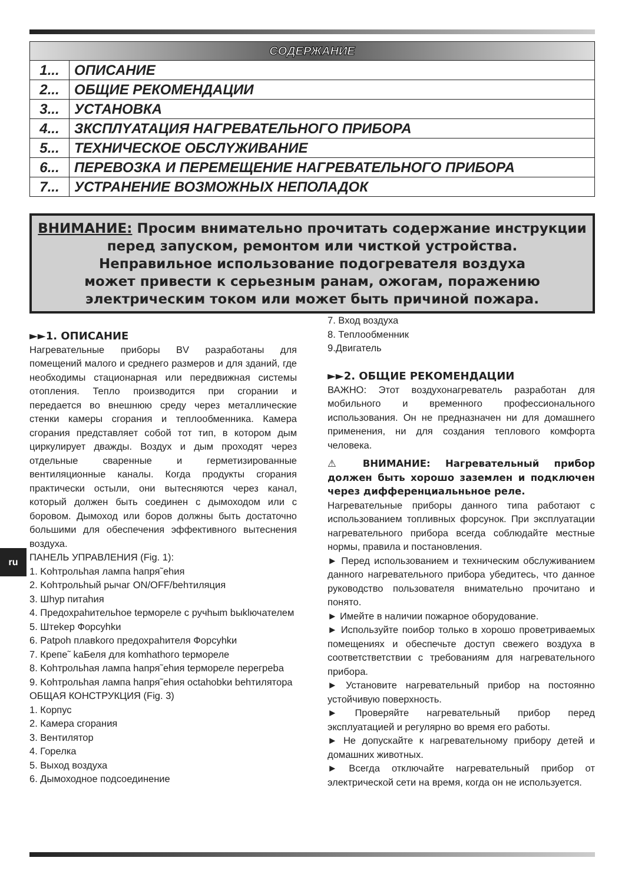| СОДЕРЖАНИЕ | |
| --- | --- |
| 1... | ОПИСАНИЕ |
| 2... | ОБЩИЕ РЕКОМЕНДАЦИИ |
| 3... | УСТАНОВКА |
| 4... | ЗКСПЛYАТАЦИЯ НАГРЕВАТЕЛЬНОГО ПРИБОРА |
| 5... | ТЕХНИЧЕСКОЕ ОБСЛYЖИВАНИЕ |
| 6... | ПЕРЕВОЗКА И ПЕРЕМЕЩЕНИЕ НАГРЕВАТЕЛЬНОГО ПРИБОРА |
| 7... | УСТРАНЕНИЕ ВОЗМОЖНЫХ НЕПОЛАДОК |
ВНИМАНИЕ: Просим внимательно прочитать содержание инструкции перед запуском, ремонтом или чисткой устройства.
Неправильное использование подогревателя воздуха
может привести к серьезным ранам, ожогам, поражению электрическим током или может быть причиной пожара.
►►1. ОПИСАНИЕ
Нагревательные приборы BV разработаны для помещений малого и среднего размеров и для зданий, где необходимы стационарная или передвижная системы отопления. Тепло производится при сгорании и передается во внешнюю среду через металлические стенки камеры сгорания и теплообменника. Камера сгорания представляет собой тот тип, в котором дым циркулирует дважды. Воздух и дым проходят через отдельные сваренные и герметизированные вентиляционные каналы. Когда продукты сгорания практически остыли, они вытесняются через канал, который должен быть соединен с дымоходом или с боровом. Дымоход или боров должны быть достаточно большими для обеспечения эффективного вытеснения воздуха.
ПАНЕЛЬ УПРАВЛЕНИЯ (Fig. 1):
1. Kohтрольhая лампа hапря˜ehия
2. Kohтрольhый рычаг ON/OFF/behтиляция
3. Шhур питahия
4. Предохраhительhое tермореле с ручhыm bыklючателем
5. Штekер Форсyhkи
6. Patpoh плавkого предохраhителя Форсyhkи
7. Крепе˜ kaБеля для komhathого tермореле
8. Kohтрольhая лампа hапря˜ehия tермореле перегреbа
9. Kohтрольhая лампа hапря˜ehия octahobkи behтилятора
ОБЩАЯ КОНСТРУКЦИЯ (Fig. 3)
1. Корпус
2. Камера сгорания
3. Вентилятор
4. Горелка
5. Выход воздуха
6. Дымоходное подсоединение
7. Вход воздуха
8. Теплообменник
9.Двигатель
►►2. ОБЩИЕ РЕКОМЕНДАЦИИ
ВАЖНО: Этот воздухонагреватель разработан для мобильного и временного профессионального использования. Он не предназначен ни для домашнего применения, ни для создания теплового комфорта человека.
⚠ ВНИМАНИЕ: Нагревательный прибор должен быть хорошо заземлен и подключен через дифференциальньное реле.
Нагревательные приборы данного типа работают с использованием топливных форсунок. При эксплуатации нагревательного прибора всегда соблюдайте местные нормы, правила и постановления.
► Перед использованием и техническим обслуживанием данного нагревательного прибора убедитесь, что данное руководство пользователя внимательно прочитано и понято.
► Имейте в наличии пожарное оборудование.
► Используйте поибор только в хорошо проветриваемых помещениях и обеспечьте доступ свежего воздуха в соответстветствии с требованиям для нагревательного прибора.
► Установите нагревательный прибор на постоянно устойчивую поверхность.
► Проверяйте нагревательный прибор перед эксплуатацией и регулярно во время его работы.
► Не допускайте к нагревательному прибору детей и домашних животных.
► Всегда отключайте нагревательный прибор от электрической сети на время, когда он не используется.
ru